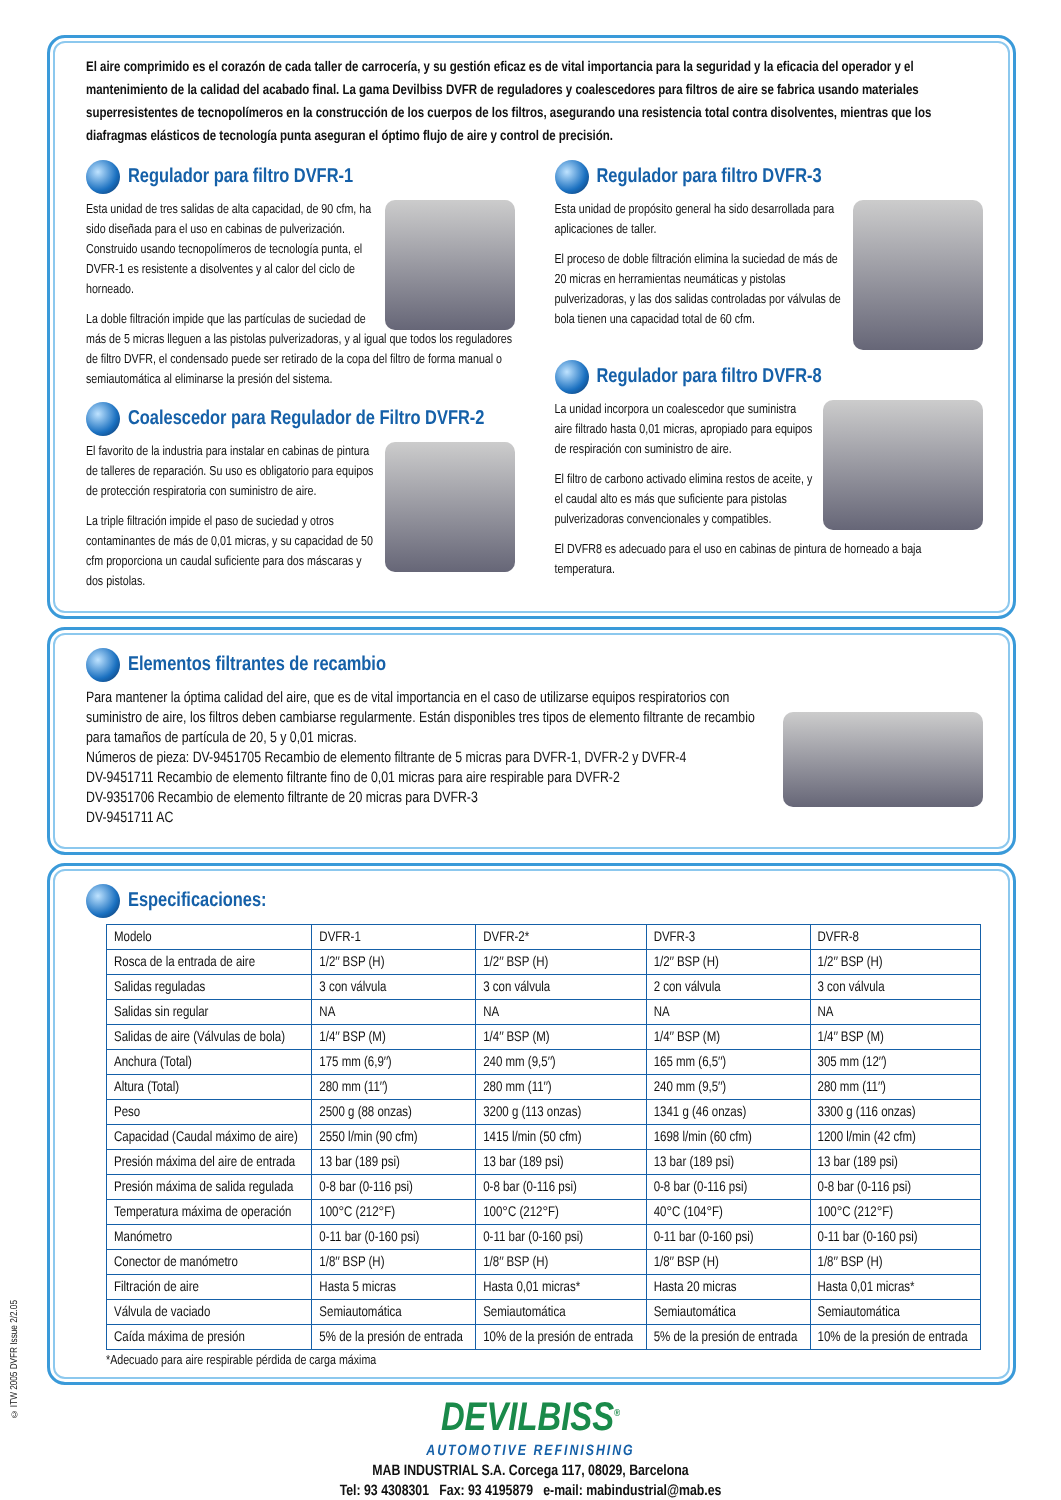El aire comprimido es el corazón de cada taller de carrocería, y su gestión eficaz es de vital importancia para la seguridad y la eficacia del operador y el mantenimiento de la calidad del acabado final. La gama Devilbiss DVFR de reguladores y coalescedores para filtros de aire se fabrica usando materiales superresistentes de tecnopolímeros en la construcción de los cuerpos de los filtros, asegurando una resistencia total contra disolventes, mientras que los diafragmas elásticos de tecnología punta aseguran el óptimo flujo de aire y control de precisión.
Regulador para filtro DVFR-1
Esta unidad de tres salidas de alta capacidad, de 90 cfm, ha sido diseñada para el uso en cabinas de pulverización. Construido usando tecnopolímeros de tecnología punta, el DVFR-1 es resistente a disolventes y al calor del ciclo de horneado.
La doble filtración impide que las partículas de suciedad de más de 5 micras lleguen a las pistolas pulverizadoras, y al igual que todos los reguladores de filtro DVFR, el condensado puede ser retirado de la copa del filtro de forma manual o semiautomática al eliminarse la presión del sistema.
Coalescedor para Regulador de Filtro DVFR-2
El favorito de la industria para instalar en cabinas de pintura de talleres de reparación. Su uso es obligatorio para equipos de protección respiratoria con suministro de aire.
La triple filtración impide el paso de suciedad y otros contaminantes de más de 0,01 micras, y su capacidad de 50 cfm proporciona un caudal suficiente para dos máscaras y dos pistolas.
Regulador para filtro DVFR-3
Esta unidad de propósito general ha sido desarrollada para aplicaciones de taller.
El proceso de doble filtración elimina la suciedad de más de 20 micras en herramientas neumáticas y pistolas pulverizadoras, y las dos salidas controladas por válvulas de bola tienen una capacidad total de 60 cfm.
Regulador para filtro DVFR-8
La unidad incorpora un coalescedor que suministra aire filtrado hasta 0,01 micras, apropiado para equipos de respiración con suministro de aire.
El filtro de carbono activado elimina restos de aceite, y el caudal alto es más que suficiente para pistolas pulverizadoras convencionales y compatibles.
El DVFR8 es adecuado para el uso en cabinas de pintura de horneado a baja temperatura.
Elementos filtrantes de recambio
Para mantener la óptima calidad del aire, que es de vital importancia en el caso de utilizarse equipos respiratorios con suministro de aire, los filtros deben cambiarse regularmente. Están disponibles tres tipos de elemento filtrante de recambio para tamaños de partícula de 20, 5 y 0,01 micras.
Números de pieza: DV-9451705 Recambio de elemento filtrante de 5 micras para DVFR-1, DVFR-2 y DVFR-4
DV-9451711 Recambio de elemento filtrante fino de 0,01 micras para aire respirable para DVFR-2
DV-9351706 Recambio de elemento filtrante de 20 micras para DVFR-3
DV-9451711 AC
Especificaciones:
| Modelo | DVFR-1 | DVFR-2* | DVFR-3 | DVFR-8 |
| Rosca de la entrada de aire | 1/2″ BSP (H) | 1/2″ BSP (H) | 1/2″ BSP (H) | 1/2″ BSP (H) |
| Salidas reguladas | 3 con válvula | 3 con válvula | 2 con válvula | 3 con válvula |
| Salidas sin regular | NA | NA | NA | NA |
| Salidas de aire (Válvulas de bola) | 1/4″ BSP (M) | 1/4″ BSP (M) | 1/4″ BSP (M) | 1/4″ BSP (M) |
| Anchura (Total) | 175 mm (6,9″) | 240 mm (9,5″) | 165 mm (6,5″) | 305 mm (12″) |
| Altura (Total) | 280 mm (11″) | 280 mm (11″) | 240 mm (9,5″) | 280 mm (11″) |
| Peso | 2500 g (88 onzas) | 3200 g (113 onzas) | 1341 g (46 onzas) | 3300 g (116 onzas) |
| Capacidad (Caudal máximo de aire) | 2550 l/min (90 cfm) | 1415 l/min (50 cfm) | 1698 l/min (60 cfm) | 1200 l/min (42 cfm) |
| Presión máxima del aire de entrada | 13 bar (189 psi) | 13 bar (189 psi) | 13 bar (189 psi) | 13 bar (189 psi) |
| Presión máxima de salida regulada | 0-8 bar (0-116 psi) | 0-8 bar (0-116 psi) | 0-8 bar (0-116 psi) | 0-8 bar (0-116 psi) |
| Temperatura máxima de operación | 100°C (212°F) | 100°C (212°F) | 40°C (104°F) | 100°C (212°F) |
| Manómetro | 0-11 bar (0-160 psi) | 0-11 bar (0-160 psi) | 0-11 bar (0-160 psi) | 0-11 bar (0-160 psi) |
| Conector de manómetro | 1/8″ BSP (H) | 1/8″ BSP (H) | 1/8″ BSP (H) | 1/8″ BSP (H) |
| Filtración de aire | Hasta 5 micras | Hasta 0,01 micras* | Hasta 20 micras | Hasta 0,01 micras* |
| Válvula de vaciado | Semiautomática | Semiautomática | Semiautomática | Semiautomática |
| Caída máxima de presión | 5% de la presión de entrada | 10% de la presión de entrada | 5% de la presión de entrada | 10% de la presión de entrada |
*Adecuado para aire respirable pérdida de carga máxima
DEVILBISS<sup>®</sup>
AUTOMOTIVE REFINISHING
MAB INDUSTRIAL S.A. Corcega 117, 08029, Barcelona
Tel: 93 4308301 Fax: 93 4195879 e-mail: mabindustrial@mab.es
© ITW 2005 DVFR Issue 2/2.05